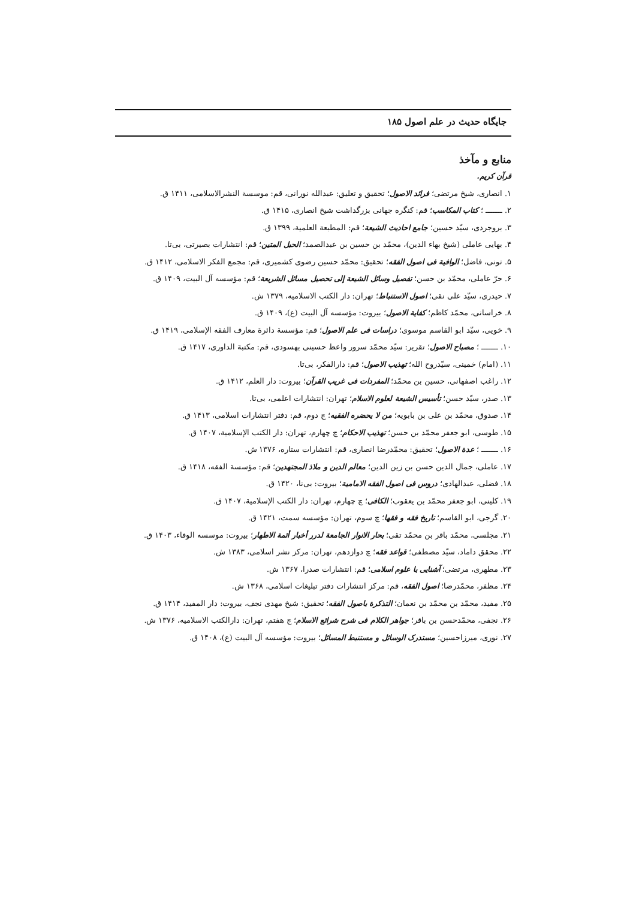جایگاه حدیث در علم اصول ۱۸۵
منابع و مآخذ
قرآن کریم.
۱. انصاری، شیخ مرتضی؛ فرائد الاصول؛ تحقیق و تعلیق: عبدالله نورانی، قم: موسسة النشرالاسلامی، ۱۴۱۱ ق.
۲. ـــــــ ؛ کتاب المکاسب؛ قم: کنگره جهانی بزرگداشت شیخ انصاری، ۱۴۱۵ ق.
۳. بروجردی، سیّد حسین؛ جامع احادیث الشیعة؛ قم: المطبعة العلمیة، ۱۳۹۹ ق.
۴. بهایی عاملی (شیخ بهاء الدین)، محمّد بن حسین بن عبدالصمد؛ الحبل المتین؛ قم: انتشارات بصیرتی، بی‌تا.
۵. تونی، فاضل؛ الوافیة فی اصول الفقه؛ تحقیق: محمّد حسین رضوی کشمیری، قم: مجمع الفکر الاسلامی، ۱۴۱۲ ق.
۶. حرّ عاملی، محمّد بن حسن؛ تفصیل وسائل الشیعة إلی تحصیل مسائل الشریعة؛ قم: مؤسسه آل البیت، ۱۴۰۹ ق.
۷. حیدری، سیّد علی نقی؛ اصول الاستنباط؛ تهران: دار الکتب الاسلامیه، ۱۳۷۹ ش.
۸. خراسانی، محمّد کاظم؛ کفایة الاصول؛ بیروت: مؤسسه آل البیت (ع)، ۱۴۰۹ ق.
۹. خویی، سیّد ابو القاسم موسوی؛ دراسات فی علم الاصول؛ قم: مؤسسة دائرة معارف الفقه الإسلامی، ۱۴۱۹ ق.
۱۰. ـــــــ ؛ مصباح الاصول؛ تقریر: سیّد محمّد سرور واعظ حسینی بهسودی، قم: مکتبة الداوری، ۱۴۱۷ ق.
۱۱. (امام) خمینی، سیّدروح الله؛ تهذیب الاصول؛ قم: دارالفکر، بی‌تا.
۱۲. راغب اصفهانی، حسین بن محمّد؛ المفردات فی غریب القرآن؛ بیروت: دار العلم، ۱۴۱۲ ق.
۱۳. صدر، سیّد حسن؛ تأسیس الشیعة لعلوم الاسلام؛ تهران: انتشارات اعلمی، بی‌تا.
۱۴. صدوق، محمّد بن علی بن بابویه؛ من لا یحضره الفقیه؛ چ دوم، قم: دفتر انتشارات اسلامی، ۱۴۱۳ ق.
۱۵. طوسی، ابو جعفر محمّد بن حسن؛ تهذیب الاحکام؛ چ چهارم، تهران: دار الکتب الإسلامیة، ۱۴۰۷ ق.
۱۶. ـــــــ ؛ عدة الاصول؛ تحقیق: محمّدرضا انصاری، قم: انتشارات ستاره، ۱۳۷۶ ش.
۱۷. عاملی، جمال الدین حسن بن زین الدین؛ معالم الدین و ملاذ المجتهدین؛ قم: مؤسسة الفقه، ۱۴۱۸ ق.
۱۸. فضلی، عبدالهادی؛ دروس فی اصول الفقه الامامیة؛ بیروت: بی‌نا، ۱۴۲۰ ق.
۱۹. کلینی، ابو جعفر محمّد بن یعقوب؛ الکافی؛ چ چهارم، تهران: دار الکتب الإسلامیة، ۱۴۰۷ ق.
۲۰. گرجی، ابو القاسم؛ تاریخ فقه و فقها؛ چ سوم، تهران: مؤسسه سمت، ۱۴۲۱ ق.
۲۱. مجلسی، محمّد باقر بن محمّد تقی؛ بحار الانوار الجامعة لدرر أخبار أئمة الاطهار؛ بیروت: موسسه الوفاء، ۱۴۰۳ ق.
۲۲. محقق داماد، سیّد مصطفی؛ قواعد فقه؛ چ دوازدهم، تهران: مرکز نشر اسلامی، ۱۳۸۳ ش.
۲۳. مطهری، مرتضی؛ آشنایی با علوم اسلامی؛ قم: انتشارات صدرا، ۱۳۶۷ ش.
۲۴. مظفر، محمّدرضا؛ اصول الفقه، قم: مرکز انتشارات دفتر تبلیغات اسلامی، ۱۳۶۸ ش.
۲۵. مفید، محمّد بن محمّد بن نعمان؛ التذکرة باصول الفقه؛ تحقیق: شیخ مهدی نجف، بیروت: دار المفید، ۱۴۱۴ ق.
۲۶. نجفی، محمّدحسن بن باقر؛ جواهر الکلام فی شرح شرائع الاسلام؛ چ هفتم، تهران: دارالکتب الاسلامیه، ۱۳۷۶ ش.
۲۷. نوری، میرزاحسین؛ مستدرک الوسائل و مستنبط المسائل؛ بیروت: مؤسسه آل البیت (ع)، ۱۴۰۸ ق.